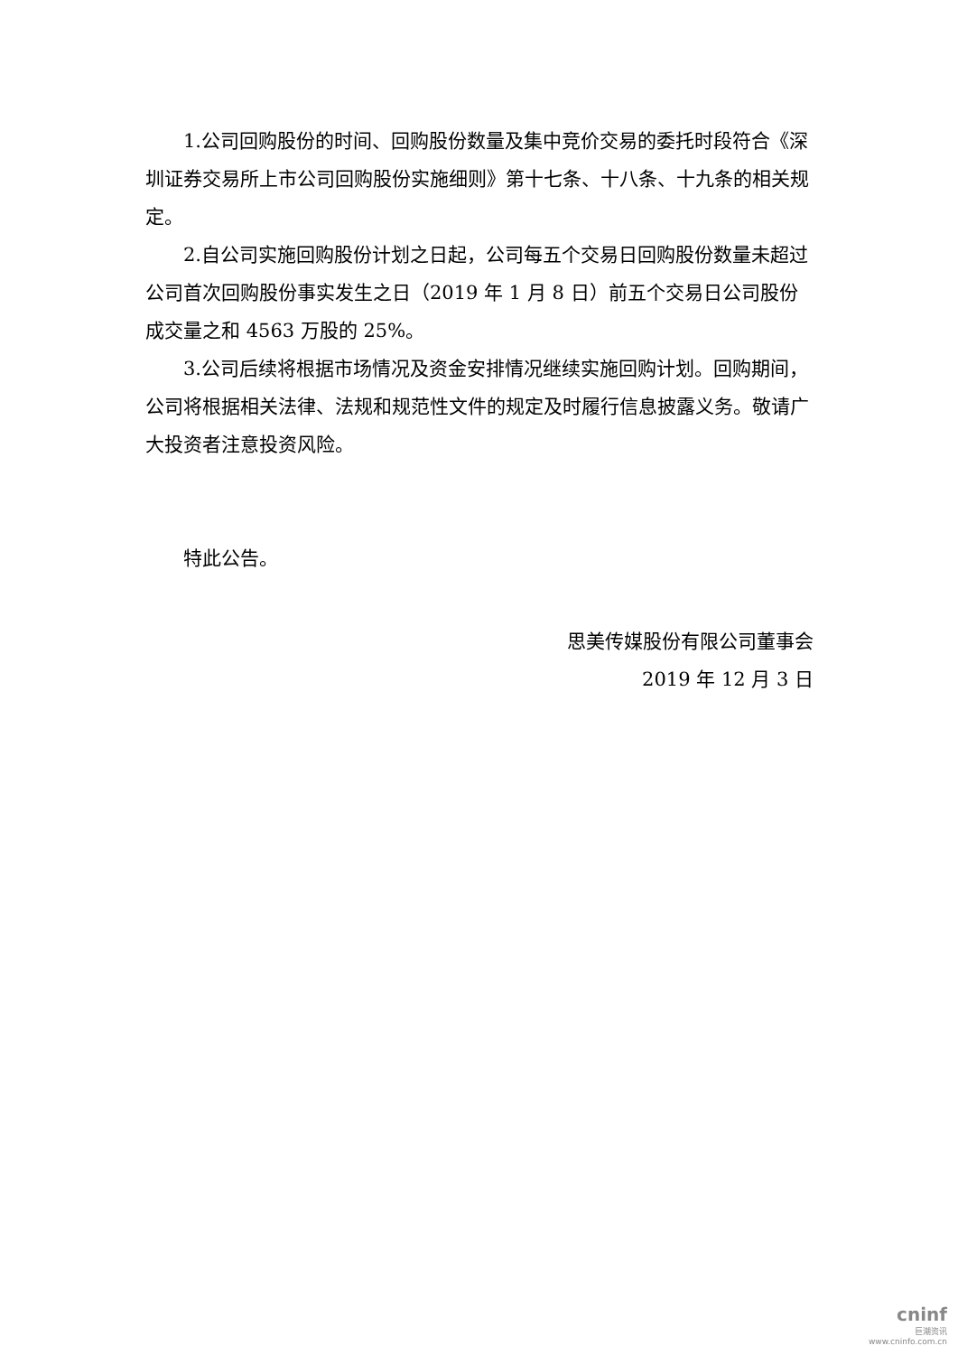1.公司回购股份的时间、回购股份数量及集中竞价交易的委托时段符合《深圳证券交易所上市公司回购股份实施细则》第十七条、十八条、十九条的相关规定。
2.自公司实施回购股份计划之日起，公司每五个交易日回购股份数量未超过公司首次回购股份事实发生之日（2019 年 1 月 8 日）前五个交易日公司股份成交量之和 4563 万股的 25%。
3.公司后续将根据市场情况及资金安排情况继续实施回购计划。回购期间，公司将根据相关法律、法规和规范性文件的规定及时履行信息披露义务。敬请广大投资者注意投资风险。
特此公告。
思美传媒股份有限公司董事会
2019 年 12 月 3 日
cninf
巨潮资讯
www.cninfo.com.cn